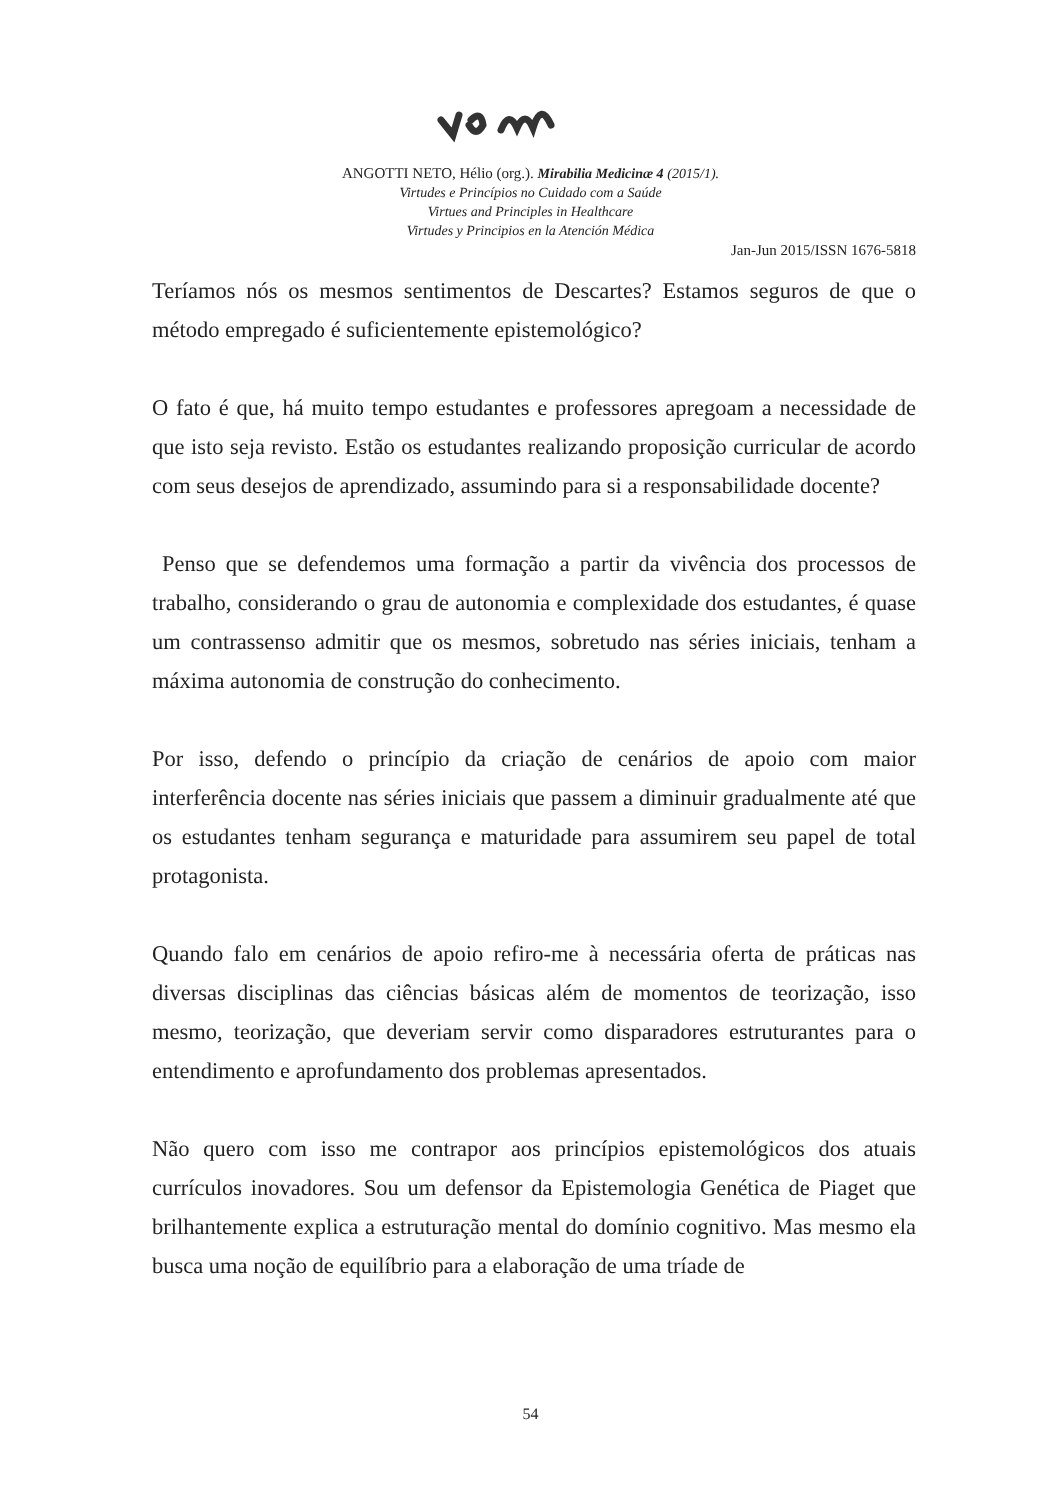ANGOTTI NETO, Hélio (org.). Mirabilia Medicinæ 4 (2015/1).
Virtudes e Princípios no Cuidado com a Saúde
Virtues and Principles in Healthcare
Virtudes y Principios en la Atención Médica
Jan-Jun 2015/ISSN 1676-5818
Teríamos nós os mesmos sentimentos de Descartes? Estamos seguros de que o método empregado é suficientemente epistemológico?
O fato é que, há muito tempo estudantes e professores apregoam a necessidade de que isto seja revisto. Estão os estudantes realizando proposição curricular de acordo com seus desejos de aprendizado, assumindo para si a responsabilidade docente?
Penso que se defendemos uma formação a partir da vivência dos processos de trabalho, considerando o grau de autonomia e complexidade dos estudantes, é quase um contrassenso admitir que os mesmos, sobretudo nas séries iniciais, tenham a máxima autonomia de construção do conhecimento.
Por isso, defendo o princípio da criação de cenários de apoio com maior interferência docente nas séries iniciais que passem a diminuir gradualmente até que os estudantes tenham segurança e maturidade para assumirem seu papel de total protagonista.
Quando falo em cenários de apoio refiro-me à necessária oferta de práticas nas diversas disciplinas das ciências básicas além de momentos de teorização, isso mesmo, teorização, que deveriam servir como disparadores estruturantes para o entendimento e aprofundamento dos problemas apresentados.
Não quero com isso me contrapor aos princípios epistemológicos dos atuais currículos inovadores. Sou um defensor da Epistemologia Genética de Piaget que brilhantemente explica a estruturação mental do domínio cognitivo. Mas mesmo ela busca uma noção de equilíbrio para a elaboração de uma tríade de
54